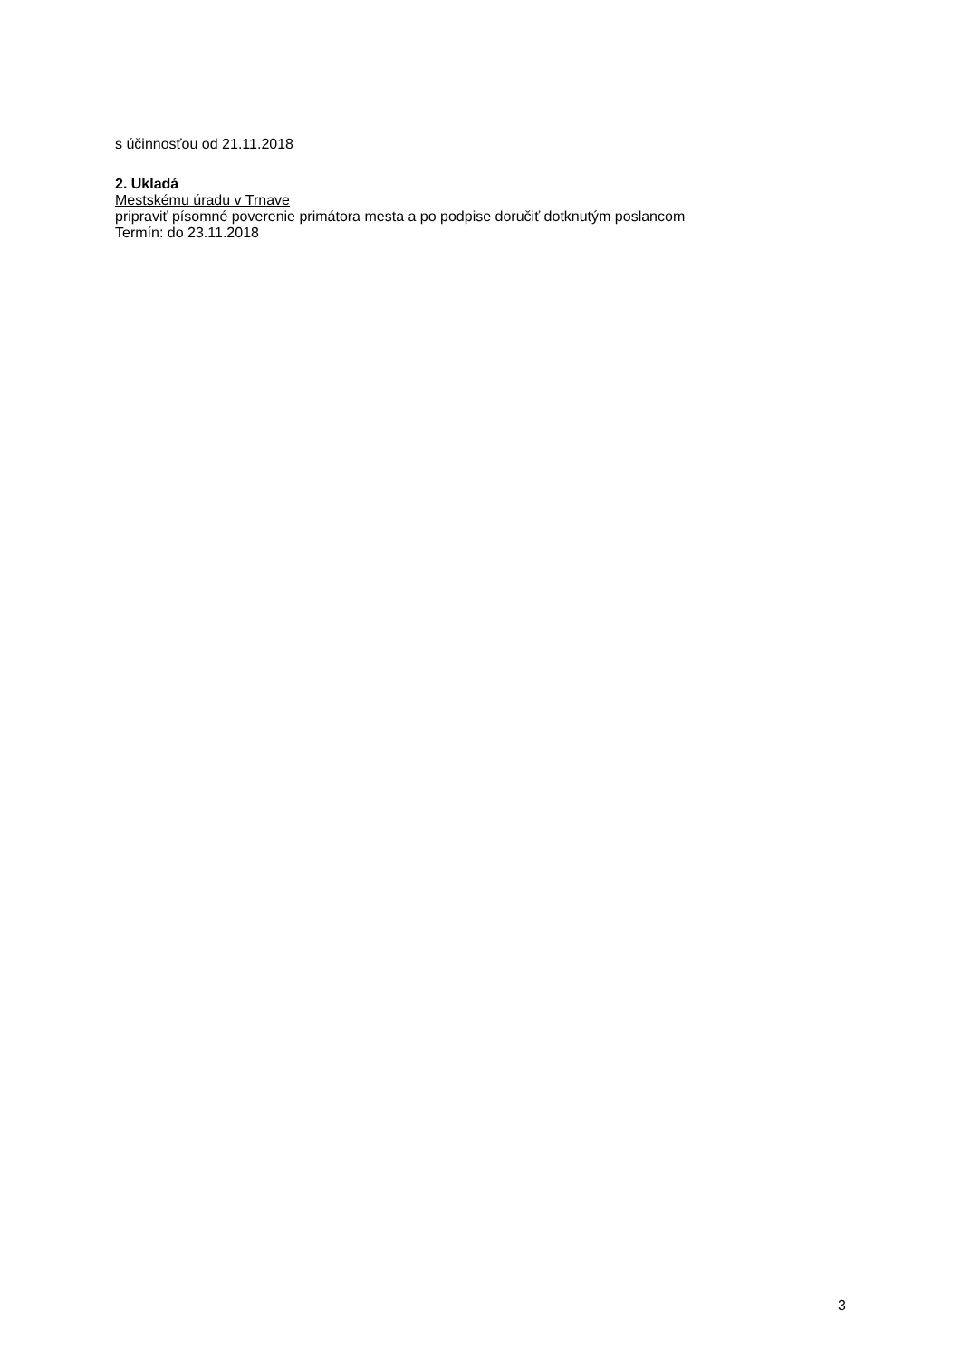s účinnosťou od 21.11.2018
2. Ukladá
Mestskému úradu v Trnave
pripraviť písomné poverenie primátora mesta a po podpise doručiť dotknutým poslancom
Termín: do 23.11.2018
3